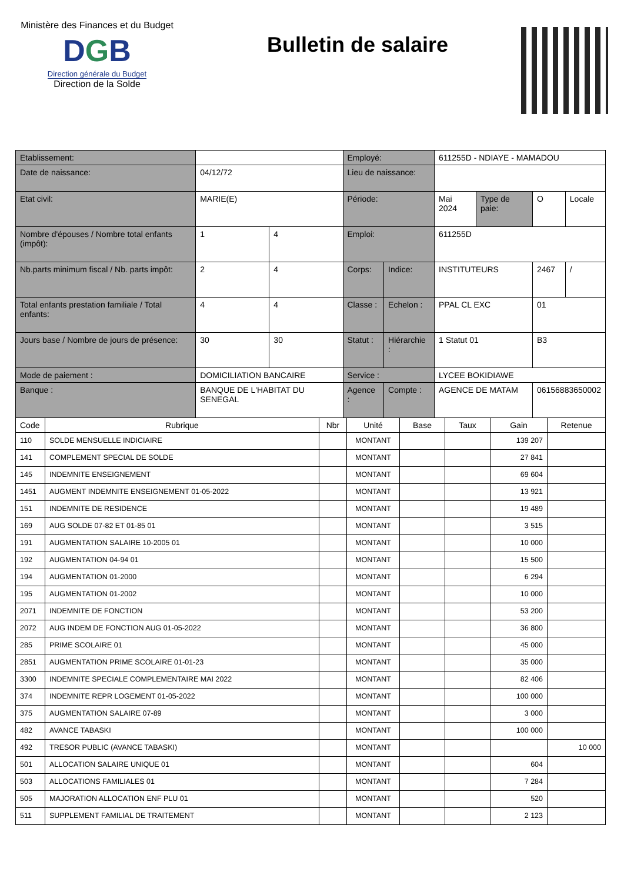Ministère des Finances et du Budget
DGB
Direction générale du Budget
Direction de la Solde
Bulletin de salaire
| Etablissement: | | | Employé: | | 611255D - NDIAYE - MAMADOU | | | |
| Date de naissance: | 04/12/72 | | Lieu de naissance: | | | | | |
| Etat civil: | MARIE(E) | | Période: | | Mai 2024 | Type de paie: | O | Locale |
| Nombre d'épouses / Nombre total enfants (impôt): | 1 | 4 | Emploi: | | 611255D | | | |
| Nb.parts minimum fiscal / Nb. parts impôt: | 2 | 4 | Corps: | Indice: | INSTITUTEURS | | 2467 | / |
| Total enfants prestation familiale / Total enfants: | 4 | 4 | Classe : | Echelon : | PPAL CL EXC | | 01 | |
| Jours base / Nombre de jours de présence: | 30 | 30 | Statut : | Hiérarchie : | 1 Statut 01 | | B3 | |
| Mode de paiement : | DOMICILIATION BANCAIRE | | Service : | | LYCEE BOKIDIAWE | | | |
| Banque : | BANQUE DE L'HABITAT DU SENEGAL | | Agence : | Compte : | AGENCE DE MATAM | | 06156883650002 | |
| Code | Rubrique | Nbr | Unité | Base | Taux | Gain | Retenue |
| --- | --- | --- | --- | --- | --- | --- | --- |
| 110 | SOLDE MENSUELLE INDICIAIRE | | MONTANT | | | 139 207 | |
| 141 | COMPLEMENT SPECIAL DE SOLDE | | MONTANT | | | 27 841 | |
| 145 | INDEMNITE ENSEIGNEMENT | | MONTANT | | | 69 604 | |
| 1451 | AUGMENT INDEMNITE ENSEIGNEMENT 01-05-2022 | | MONTANT | | | 13 921 | |
| 151 | INDEMNITE DE RESIDENCE | | MONTANT | | | 19 489 | |
| 169 | AUG SOLDE 07-82 ET 01-85 01 | | MONTANT | | | 3 515 | |
| 191 | AUGMENTATION SALAIRE 10-2005 01 | | MONTANT | | | 10 000 | |
| 192 | AUGMENTATION 04-94 01 | | MONTANT | | | 15 500 | |
| 194 | AUGMENTATION 01-2000 | | MONTANT | | | 6 294 | |
| 195 | AUGMENTATION 01-2002 | | MONTANT | | | 10 000 | |
| 2071 | INDEMNITE DE FONCTION | | MONTANT | | | 53 200 | |
| 2072 | AUG INDEM DE FONCTION AUG 01-05-2022 | | MONTANT | | | 36 800 | |
| 285 | PRIME SCOLAIRE 01 | | MONTANT | | | 45 000 | |
| 2851 | AUGMENTATION PRIME SCOLAIRE 01-01-23 | | MONTANT | | | 35 000 | |
| 3300 | INDEMNITE SPECIALE COMPLEMENTAIRE MAI 2022 | | MONTANT | | | 82 406 | |
| 374 | INDEMNITE REPR LOGEMENT 01-05-2022 | | MONTANT | | | 100 000 | |
| 375 | AUGMENTATION SALAIRE 07-89 | | MONTANT | | | 3 000 | |
| 482 | AVANCE TABASKI | | MONTANT | | | 100 000 | |
| 492 | TRESOR PUBLIC (AVANCE TABASKI) | | MONTANT | | | | 10 000 |
| 501 | ALLOCATION SALAIRE UNIQUE 01 | | MONTANT | | | 604 | |
| 503 | ALLOCATIONS FAMILIALES 01 | | MONTANT | | | 7 284 | |
| 505 | MAJORATION ALLOCATION ENF PLU 01 | | MONTANT | | | 520 | |
| 511 | SUPPLEMENT FAMILIAL DE TRAITEMENT | | MONTANT | | | 2 123 | |